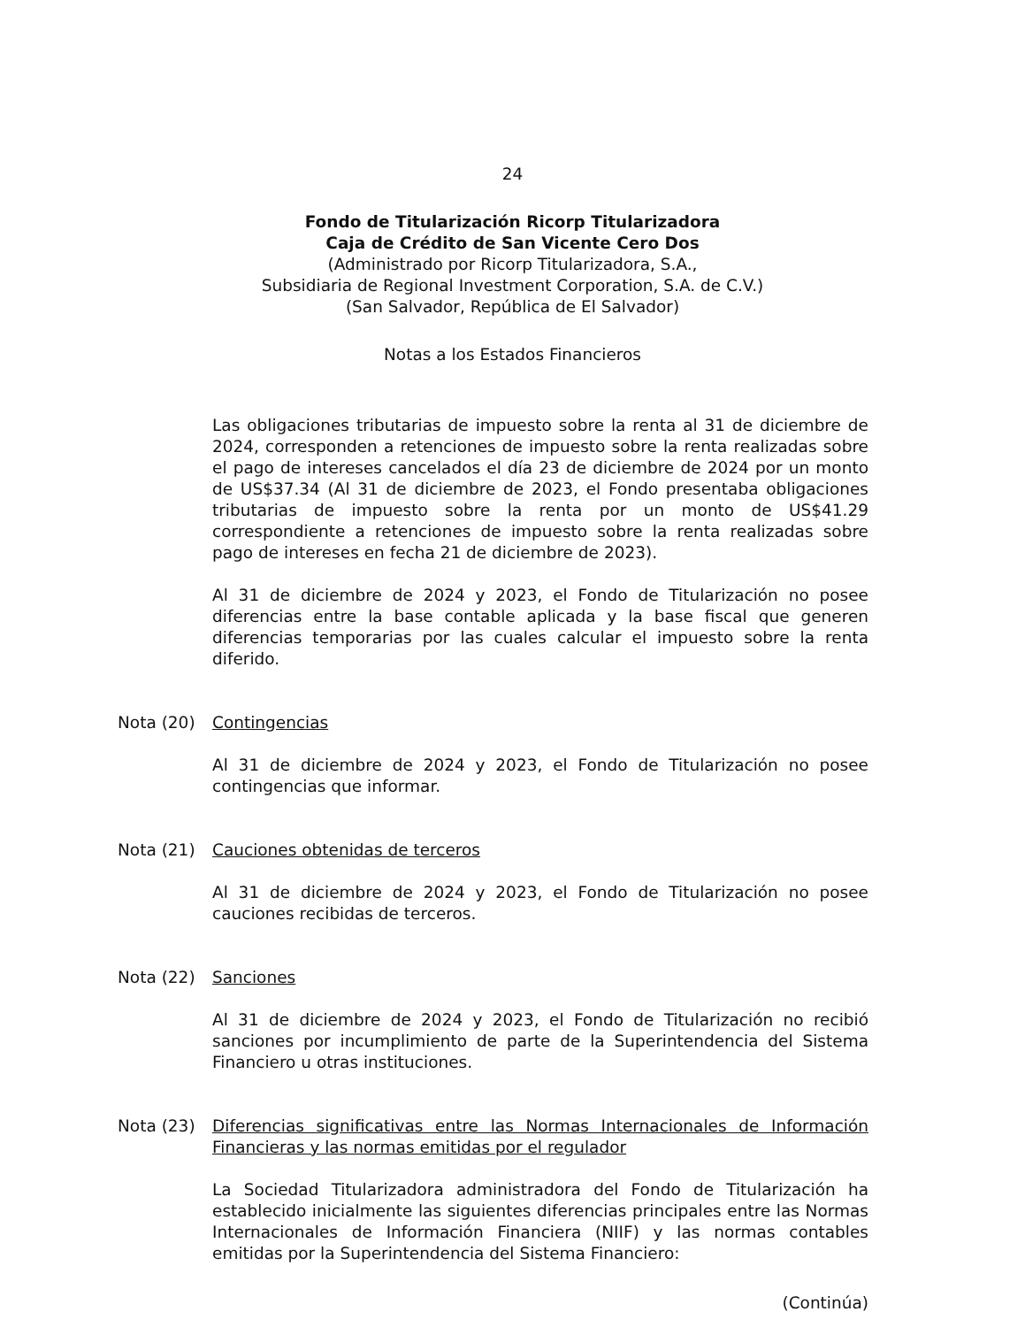24
Fondo de Titularización Ricorp Titularizadora
Caja de Crédito de San Vicente Cero Dos
(Administrado por Ricorp Titularizadora, S.A.,
Subsidiaria de Regional Investment Corporation, S.A. de C.V.)
(San Salvador, República de El Salvador)
Notas a los Estados Financieros
Las obligaciones tributarias de impuesto sobre la renta al 31 de diciembre de 2024, corresponden a retenciones de impuesto sobre la renta realizadas sobre el pago de intereses cancelados el día 23 de diciembre de 2024 por un monto de US$37.34 (Al 31 de diciembre de 2023, el Fondo presentaba obligaciones tributarias de impuesto sobre la renta por un monto de US$41.29 correspondiente a retenciones de impuesto sobre la renta realizadas sobre pago de intereses en fecha 21 de diciembre de 2023).
Al 31 de diciembre de 2024 y 2023, el Fondo de Titularización no posee diferencias entre la base contable aplicada y la base fiscal que generen diferencias temporarias por las cuales calcular el impuesto sobre la renta diferido.
Nota (20) Contingencias
Al 31 de diciembre de 2024 y 2023, el Fondo de Titularización no posee contingencias que informar.
Nota (21) Cauciones obtenidas de terceros
Al 31 de diciembre de 2024 y 2023, el Fondo de Titularización no posee cauciones recibidas de terceros.
Nota (22) Sanciones
Al 31 de diciembre de 2024 y 2023, el Fondo de Titularización no recibió sanciones por incumplimiento de parte de la Superintendencia del Sistema Financiero u otras instituciones.
Nota (23) Diferencias significativas entre las Normas Internacionales de Información Financieras y las normas emitidas por el regulador
La Sociedad Titularizadora administradora del Fondo de Titularización ha establecido inicialmente las siguientes diferencias principales entre las Normas Internacionales de Información Financiera (NIIF) y las normas contables emitidas por la Superintendencia del Sistema Financiero:
(Continúa)